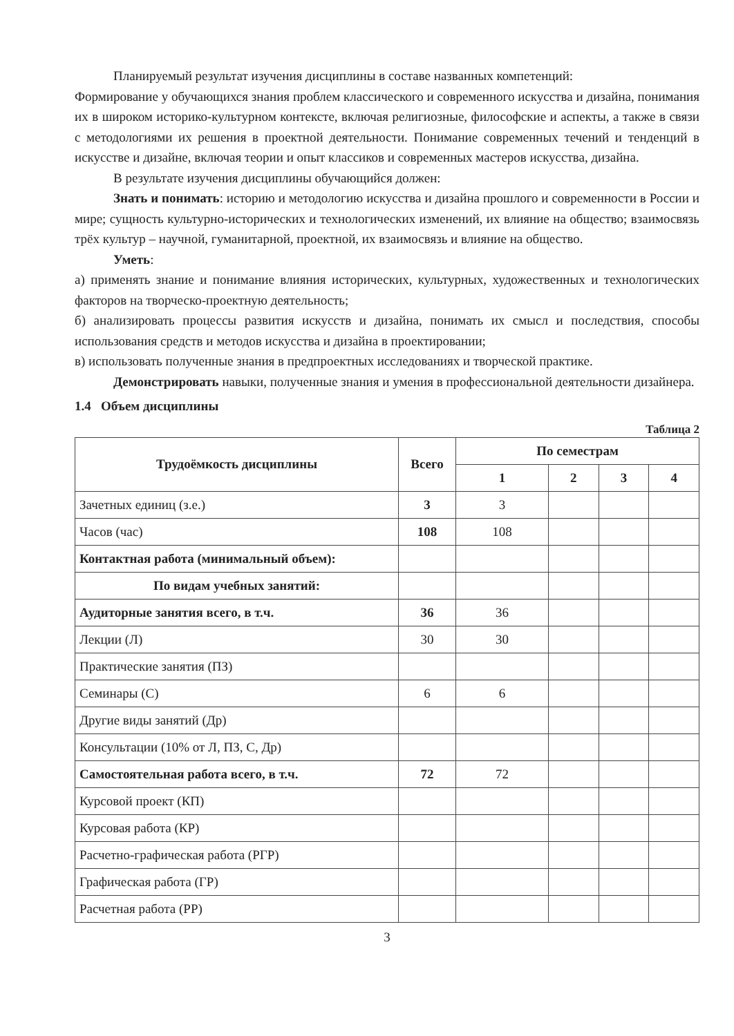Планируемый результат изучения дисциплины в составе названных компетенций:
Формирование у обучающихся знания проблем классического и современного искусства и дизайна, понимания их в широком историко-культурном контексте, включая религиозные, философские и аспекты, а также в связи с методологиями их решения в проектной деятельности. Понимание современных течений и тенденций в искусстве и дизайне, включая теории и опыт классиков и современных мастеров искусства, дизайна.
В результате изучения дисциплины обучающийся должен:
Знать и понимать: историю и методологию искусства и дизайна прошлого и современности в России и мире; сущность культурно-исторических и технологических изменений, их влияние на общество; взаимосвязь трёх культур – научной, гуманитарной, проектной, их взаимосвязь и влияние на общество.
Уметь:
а) применять знание и понимание влияния исторических, культурных, художественных и технологических факторов на творческо-проектную деятельность;
б) анализировать процессы развития искусств и дизайна, понимать их смысл и последствия, способы использования средств и методов искусства и дизайна в проектировании;
в) использовать полученные знания в предпроектных исследованиях и творческой практике.
Демонстрировать навыки, полученные знания и умения в профессиональной деятельности дизайнера.
1.4 Объем дисциплины
Таблица 2
| Трудоёмкость дисциплины | Всего | По семестрам | | | |
| --- | --- | --- | --- | --- | --- |
| | | 1 | 2 | 3 | 4 |
| Зачетных единиц (з.е.) | 3 | 3 | | | |
| Часов (час) | 108 | 108 | | | |
| Контактная работа (минимальный объем): | | | | | |
| По видам учебных занятий: | | | | | |
| Аудиторные занятия всего, в т.ч. | 36 | 36 | | | |
| Лекции (Л) | 30 | 30 | | | |
| Практические занятия (ПЗ) | | | | | |
| Семинары (С) | 6 | 6 | | | |
| Другие виды занятий (Др) | | | | | |
| Консультации (10% от Л, ПЗ, С, Др) | | | | | |
| Самостоятельная работа всего, в т.ч. | 72 | 72 | | | |
| Курсовой проект (КП) | | | | | |
| Курсовая работа (КР) | | | | | |
| Расчетно-графическая работа (РГР) | | | | | |
| Графическая работа (ГР) | | | | | |
| Расчетная работа (РР) | | | | | |
3